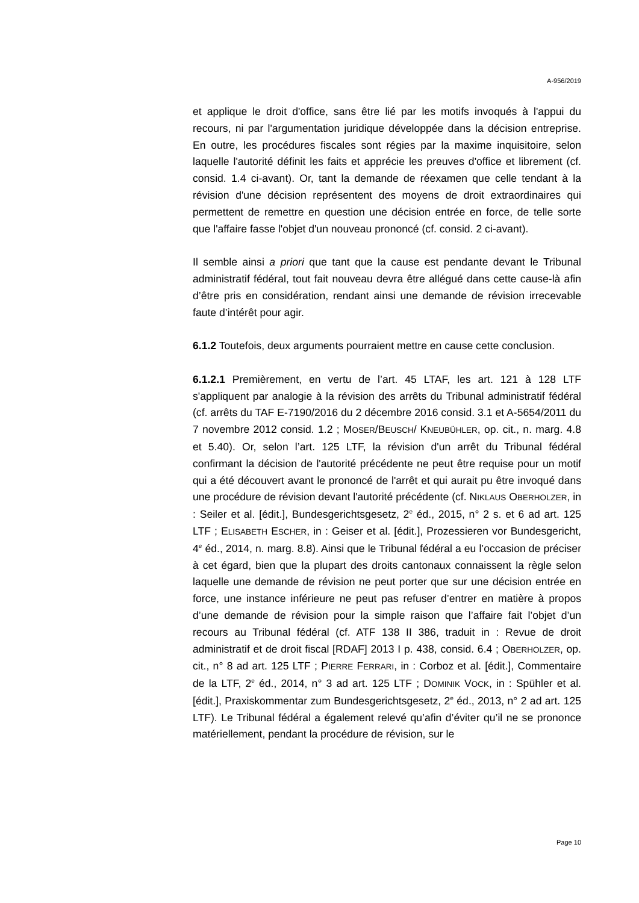A-956/2019
et applique le droit d'office, sans être lié par les motifs invoqués à l'appui du recours, ni par l'argumentation juridique développée dans la décision entreprise. En outre, les procédures fiscales sont régies par la maxime inquisitoire, selon laquelle l'autorité définit les faits et apprécie les preuves d'office et librement (cf. consid. 1.4 ci-avant). Or, tant la demande de réexamen que celle tendant à la révision d'une décision représentent des moyens de droit extraordinaires qui permettent de remettre en question une décision entrée en force, de telle sorte que l'affaire fasse l'objet d'un nouveau prononcé (cf. consid. 2 ci-avant).
Il semble ainsi a priori que tant que la cause est pendante devant le Tribunal administratif fédéral, tout fait nouveau devra être allégué dans cette cause-là afin d’être pris en considération, rendant ainsi une demande de révision irrecevable faute d’intérêt pour agir.
6.1.2 Toutefois, deux arguments pourraient mettre en cause cette conclusion.
6.1.2.1 Premièrement, en vertu de l’art. 45 LTAF, les art. 121 à 128 LTF s'appliquent par analogie à la révision des arrêts du Tribunal administratif fédéral (cf. arrêts du TAF E-7190/2016 du 2 décembre 2016 consid. 3.1 et A-5654/2011 du 7 novembre 2012 consid. 1.2 ; MOSER/BEUSCH/ KNEUBÜHLER, op. cit., n. marg. 4.8 et 5.40). Or, selon l’art. 125 LTF, la révision d'un arrêt du Tribunal fédéral confirmant la décision de l'autorité précédente ne peut être requise pour un motif qui a été découvert avant le prononcé de l'arrêt et qui aurait pu être invoqué dans une procédure de révision devant l'autorité précédente (cf. NIKLAUS OBERHOLZER, in : Seiler et al. [édit.], Bundesgerichtsgesetz, 2<sup>e</sup> éd., 2015, n° 2 s. et 6 ad art. 125 LTF ; ELISABETH ESCHER, in : Geiser et al. [édit.], Prozessieren vor Bundes­gericht, 4<sup>e</sup> éd., 2014, n. marg. 8.8). Ainsi que le Tribunal fédéral a eu l’occasion de préciser à cet égard, bien que la plupart des droits cantonaux connaissent la règle selon laquelle une demande de révision ne peut porter que sur une décision entrée en force, une instance inférieure ne peut pas refuser d’entrer en matière à propos d’une demande de révision pour la simple raison que l’affaire fait l’objet d’un recours au Tribunal fédéral (cf. ATF 138 II 386, traduit in : Revue de droit administratif et de droit fiscal [RDAF] 2013 I p. 438, consid. 6.4 ; OBERHOLZER, op. cit., n° 8 ad art. 125 LTF ; PIERRE FERRARI, in : Corboz et al. [édit.], Commentaire de la LTF, 2<sup>e</sup> éd., 2014, n° 3 ad art. 125 LTF ; DOMINIK VOCK, in : Spühler et al. [édit.], Praxiskommentar zum Bundesgerichtsgesetz, 2<sup>e</sup> éd., 2013, n° 2 ad art. 125 LTF). Le Tribunal fédéral a également relevé qu’afin d’éviter qu’il ne se prononce matériellement, pendant la procédure de révision, sur le
Page 10